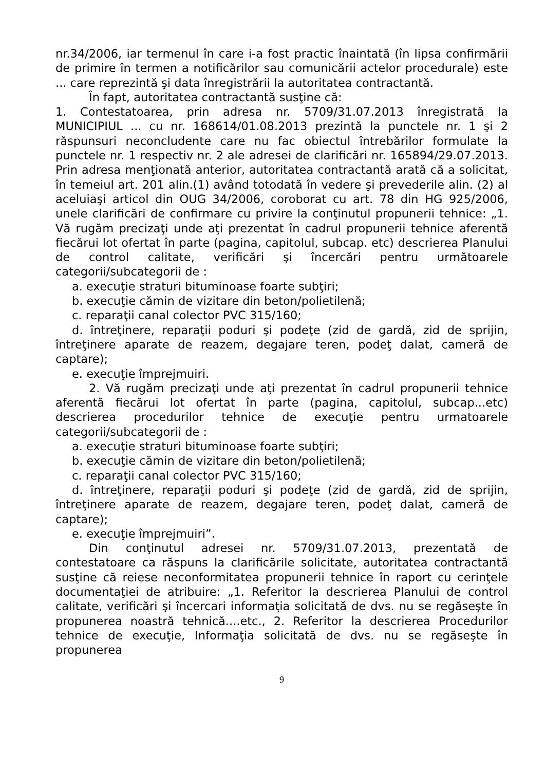nr.34/2006, iar termenul în care i-a fost practic înaintată (în lipsa confirmării de primire în termen a notificărilor sau comunicării actelor procedurale) este ... care reprezintă şi data înregistrării la autoritatea contractantă.
În fapt, autoritatea contractantă susţine că:
1. Contestatoarea, prin adresa nr. 5709/31.07.2013 înregistrată la MUNICIPIUL ... cu nr. 168614/01.08.2013 prezintă la punctele nr. 1 şi 2 răspunsuri neconcludente care nu fac obiectul întrebărilor formulate la punctele nr. 1 respectiv nr. 2 ale adresei de clarificări nr. 165894/29.07.2013. Prin adresa menţionată anterior, autoritatea contractantă arată că a solicitat, în temeiul art. 201 alin.(1) având totodată în vedere şi prevederile alin. (2) al aceluiaşi articol din OUG 34/2006, coroborat cu art. 78 din HG 925/2006, unele clarificări de confirmare cu privire la conţinutul propunerii tehnice: „1. Vă rugăm precizaţi unde aţi prezentat în cadrul propunerii tehnice aferentă fiecărui lot ofertat în parte (pagina, capitolul, subcap. etc) descrierea Planului de control calitate, verificări şi încercări pentru următoarele categorii/subcategorii de :
a. execuţie straturi bituminoase foarte subţiri;
b. execuţie cămin de vizitare din beton/polietilenă;
c. reparaţii canal colector PVC 315/160;
d. întreţinere, reparaţii poduri şi podeţe (zid de gardă, zid de sprijin, întreţinere aparate de reazem, degajare teren, podeţ dalat, cameră de captare);
e. execuţie împrejmuiri.
2. Vă rugăm precizaţi unde aţi prezentat în cadrul propunerii tehnice aferentă fiecărui lot ofertat în parte (pagina, capitolul, subcap...etc) descrierea procedurilor tehnice de execuţie pentru urmatoarele categorii/subcategorii de :
a. execuţie straturi bituminoase foarte subţiri;
b. execuţie cămin de vizitare din beton/polietilenă;
c. reparaţii canal colector PVC 315/160;
d. întreţinere, reparaţii poduri şi podeţe (zid de gardă, zid de sprijin, întreţinere aparate de reazem, degajare teren, podeţ dalat, cameră de captare);
e. execuţie împrejmuiri”.
Din conţinutul adresei nr. 5709/31.07.2013, prezentată de contestatoare ca răspuns la clarificările solicitate, autoritatea contractantă susţine că reiese neconformitatea propunerii tehnice în raport cu cerinţele documentaţiei de atribuire: „1. Referitor la descrierea Planului de control calitate, verificări şi încercari informaţia solicitată de dvs. nu se regăseşte în propunerea noastră tehnică....etc., 2. Referitor la descrierea Procedurilor tehnice de execuţie, Informaţia solicitată de dvs. nu se regăseşte în propunerea
9